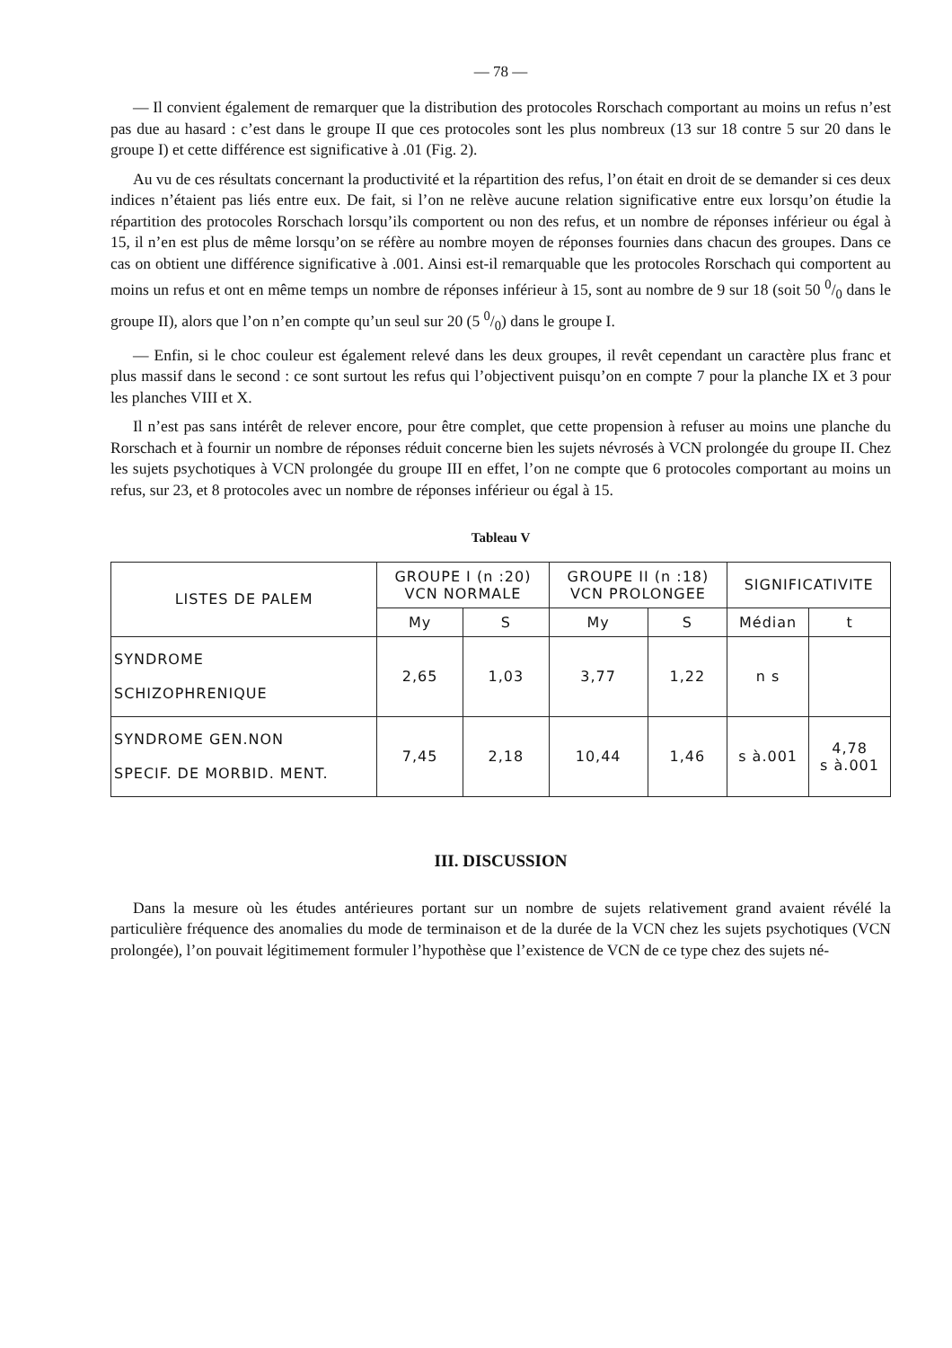— 78 —
— Il convient également de remarquer que la distribution des protocoles Rorschach comportant au moins un refus n’est pas due au hasard : c’est dans le groupe II que ces protocoles sont les plus nombreux (13 sur 18 contre 5 sur 20 dans le groupe I) et cette différence est significative à .01 (Fig. 2).
Au vu de ces résultats concernant la productivité et la répartition des refus, l’on était en droit de se demander si ces deux indices n’étaient pas liés entre eux. De fait, si l’on ne relève aucune relation significative entre eux lorsqu’on étudie la répartition des protocoles Rorschach lorsqu’ils comportent ou non des refus, et un nombre de réponses inférieur ou égal à 15, il n’en est plus de même lorsqu’on se réfère au nombre moyen de réponses fournies dans chacun des groupes. Dans ce cas on obtient une différence significative à .001. Ainsi est-il remarquable que les protocoles Rorschach qui comportent au moins un refus et ont en même temps un nombre de réponses inférieur à 15, sont au nombre de 9 sur 18 (soit 50 0/0 dans le groupe II), alors que l’on n’en compte qu’un seul sur 20 (5 0/0) dans le groupe I.
— Enfin, si le choc couleur est également relevé dans les deux groupes, il revêt cependant un caractère plus franc et plus massif dans le second : ce sont surtout les refus qui l’objectivent puisqu’on en compte 7 pour la planche IX et 3 pour les planches VIII et X.
Il n’est pas sans intérêt de relever encore, pour être complet, que cette propension à refuser au moins une planche du Rorschach et à fournir un nombre de réponses réduit concerne bien les sujets névrosés à VCN prolongée du groupe II. Chez les sujets psychotiques à VCN prolongée du groupe III en effet, l’on ne compte que 6 protocoles comportant au moins un refus, sur 23, et 8 protocoles avec un nombre de réponses inférieur ou égal à 15.
Tableau V
| LISTES DE PALEM | GROUPE I (n :20) VCN NORMALE | | GROUPE II (n :18) VCN PROLONGEE | | SIGNIFICATIVITE | |
| --- | --- | --- | --- | --- | --- | --- |
| | My | S | My | S | Médian | t |
| SYNDROME SCHIZOPHRENIQUE | 2,65 | 1,03 | 3,77 | 1,22 | n s | |
| SYNDROME GEN.NON SPECIF. DE MORBID. MENT. | 7,45 | 2,18 | 10,44 | 1,46 | s à.001 | 4,78 s à.001 |
III. DISCUSSION
Dans la mesure où les études antérieures portant sur un nombre de sujets relativement grand avaient révélé la particulière fréquence des anomalies du mode de terminaison et de la durée de la VCN chez les sujets psychotiques (VCN prolongée), l’on pouvait légitimement formuler l’hypothèse que l’existence de VCN de ce type chez des sujets né-